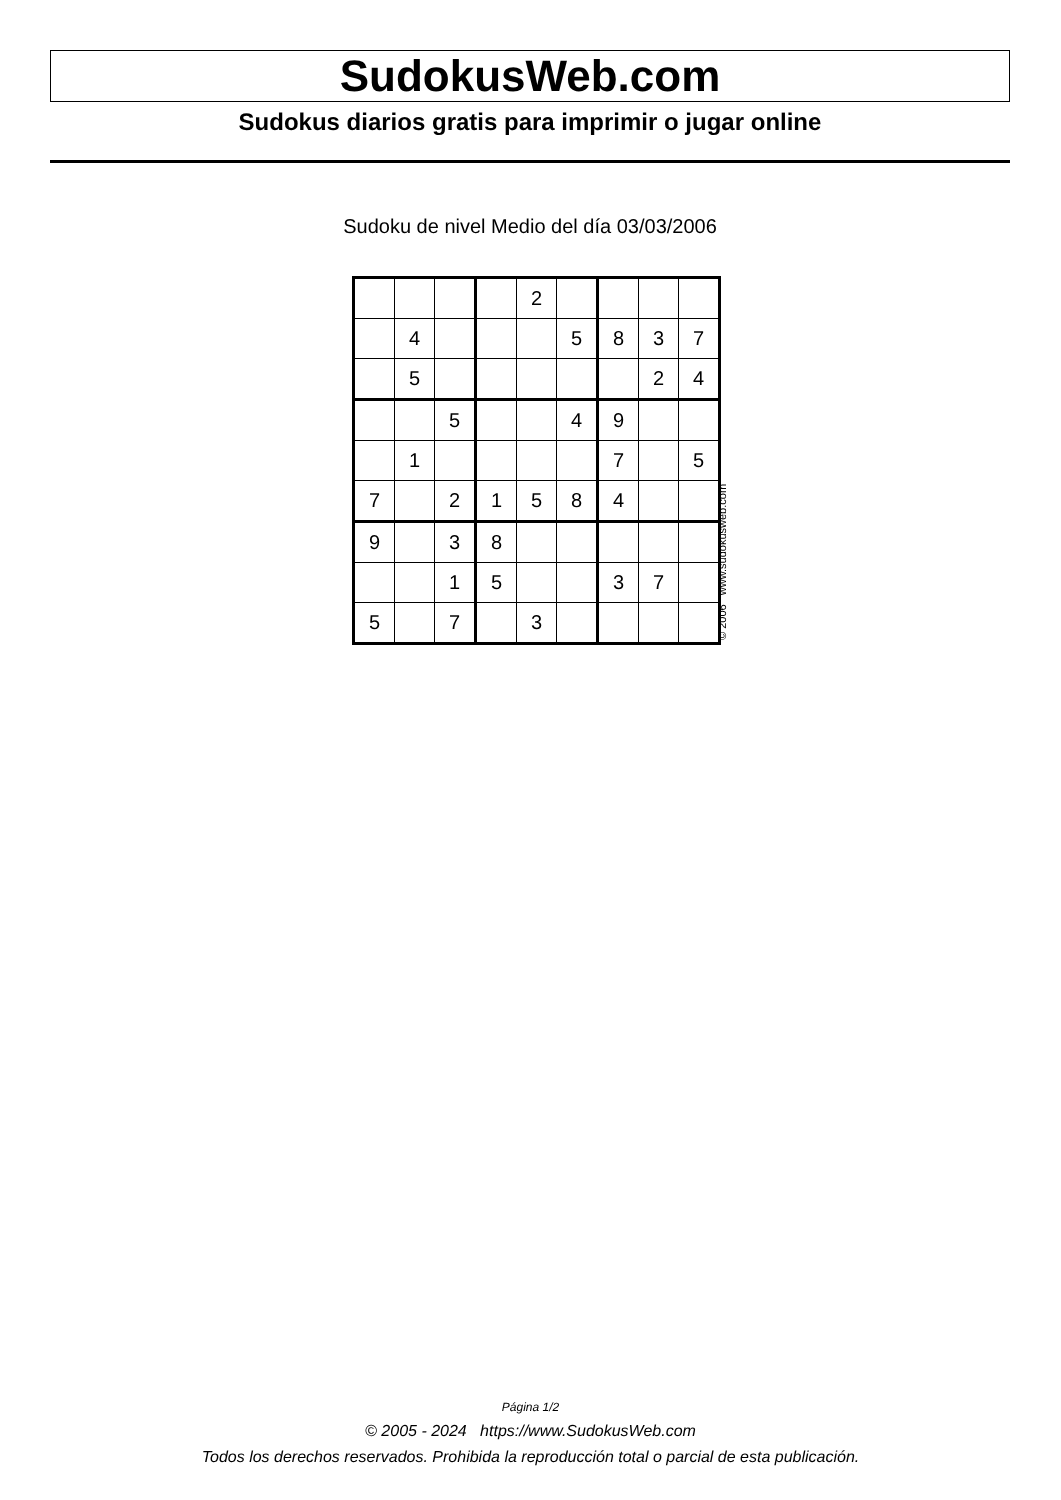SudokusWeb.com
Sudokus diarios gratis para imprimir o jugar online
Sudoku de nivel Medio del día 03/03/2006
| | | | | 2 | | | | |
| | 4 | | | | 5 | 8 | 3 | 7 |
| | 5 | | | | | | 2 | 4 |
| | | 5 | | | 4 | 9 | | |
| | 1 | | | | | 7 | | 5 |
| 7 | | 2 | 1 | 5 | 8 | 4 | | |
| 9 | | 3 | 8 | | | | | |
| | | 1 | 5 | | | 3 | 7 | |
| 5 | | 7 | | 3 | | | | |
© 2006 www.sudokusweb.com
Página 1/2
© 2005 - 2024 https://www.SudokusWeb.com
Todos los derechos reservados. Prohibida la reproducción total o parcial de esta publicación.